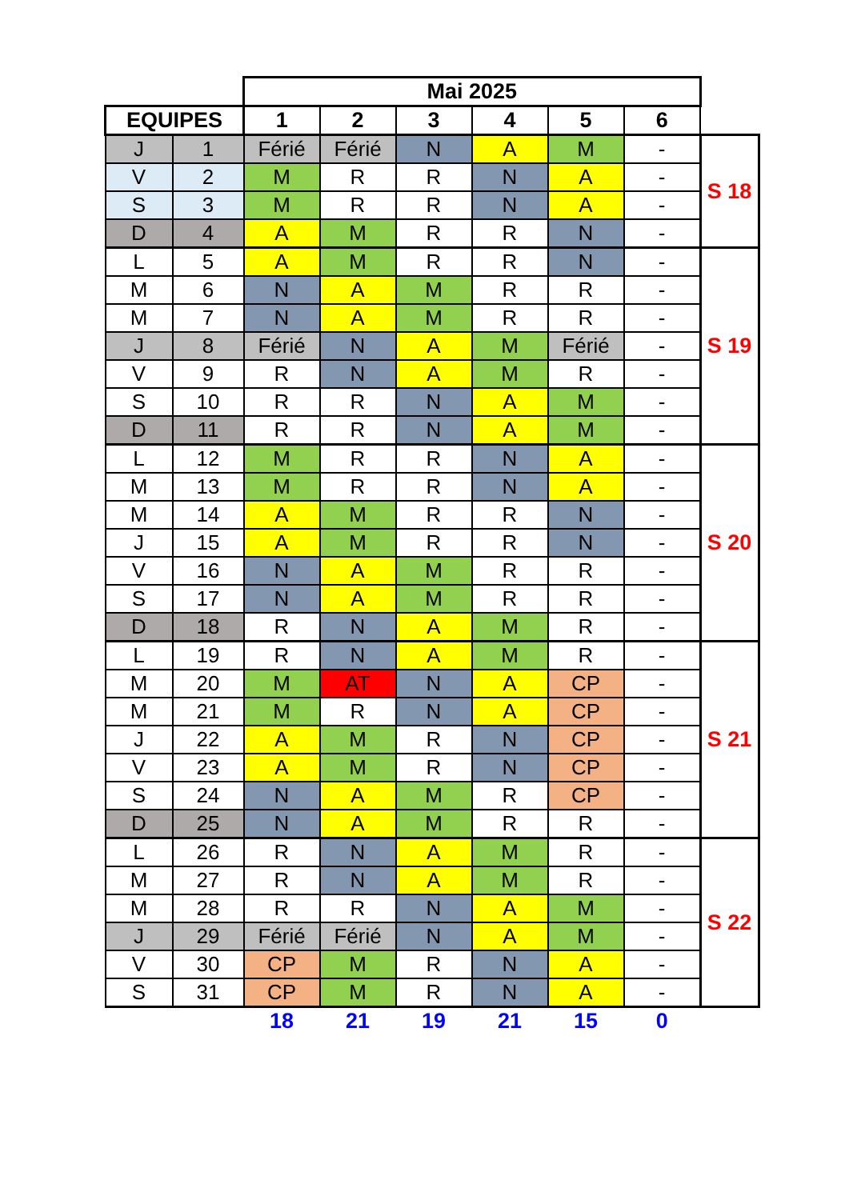| | | Mai 2025 | | | | | | |
| EQUIPES | | 1 | 2 | 3 | 4 | 5 | 6 | |
| J | 1 | Férié | Férié | N | A | M | - | S 18 |
| V | 2 | M | R | R | N | A | - | |
| S | 3 | M | R | R | N | A | - | |
| D | 4 | A | M | R | R | N | - | |
| L | 5 | A | M | R | R | N | - | S 19 |
| M | 6 | N | A | M | R | R | - | |
| M | 7 | N | A | M | R | R | - | |
| J | 8 | Férié | N | A | M | Férié | - | |
| V | 9 | R | N | A | M | R | - | |
| S | 10 | R | R | N | A | M | - | |
| D | 11 | R | R | N | A | M | - | |
| L | 12 | M | R | R | N | A | - | S 20 |
| M | 13 | M | R | R | N | A | - | |
| M | 14 | A | M | R | R | N | - | |
| J | 15 | A | M | R | R | N | - | |
| V | 16 | N | A | M | R | R | - | |
| S | 17 | N | A | M | R | R | - | |
| D | 18 | R | N | A | M | R | - | |
| L | 19 | R | N | A | M | R | - | S 21 |
| M | 20 | M | AT | N | A | CP | - | |
| M | 21 | M | R | N | A | CP | - | |
| J | 22 | A | M | R | N | CP | - | |
| V | 23 | A | M | R | N | CP | - | |
| S | 24 | N | A | M | R | CP | - | |
| D | 25 | N | A | M | R | R | - | |
| L | 26 | R | N | A | M | R | - | S 22 |
| M | 27 | R | N | A | M | R | - | |
| M | 28 | R | R | N | A | M | - | |
| J | 29 | Férié | Férié | N | A | M | - | |
| V | 30 | CP | M | R | N | A | - | |
| S | 31 | CP | M | R | N | A | - | |
| | | 18 | 21 | 19 | 21 | 15 | 0 | |